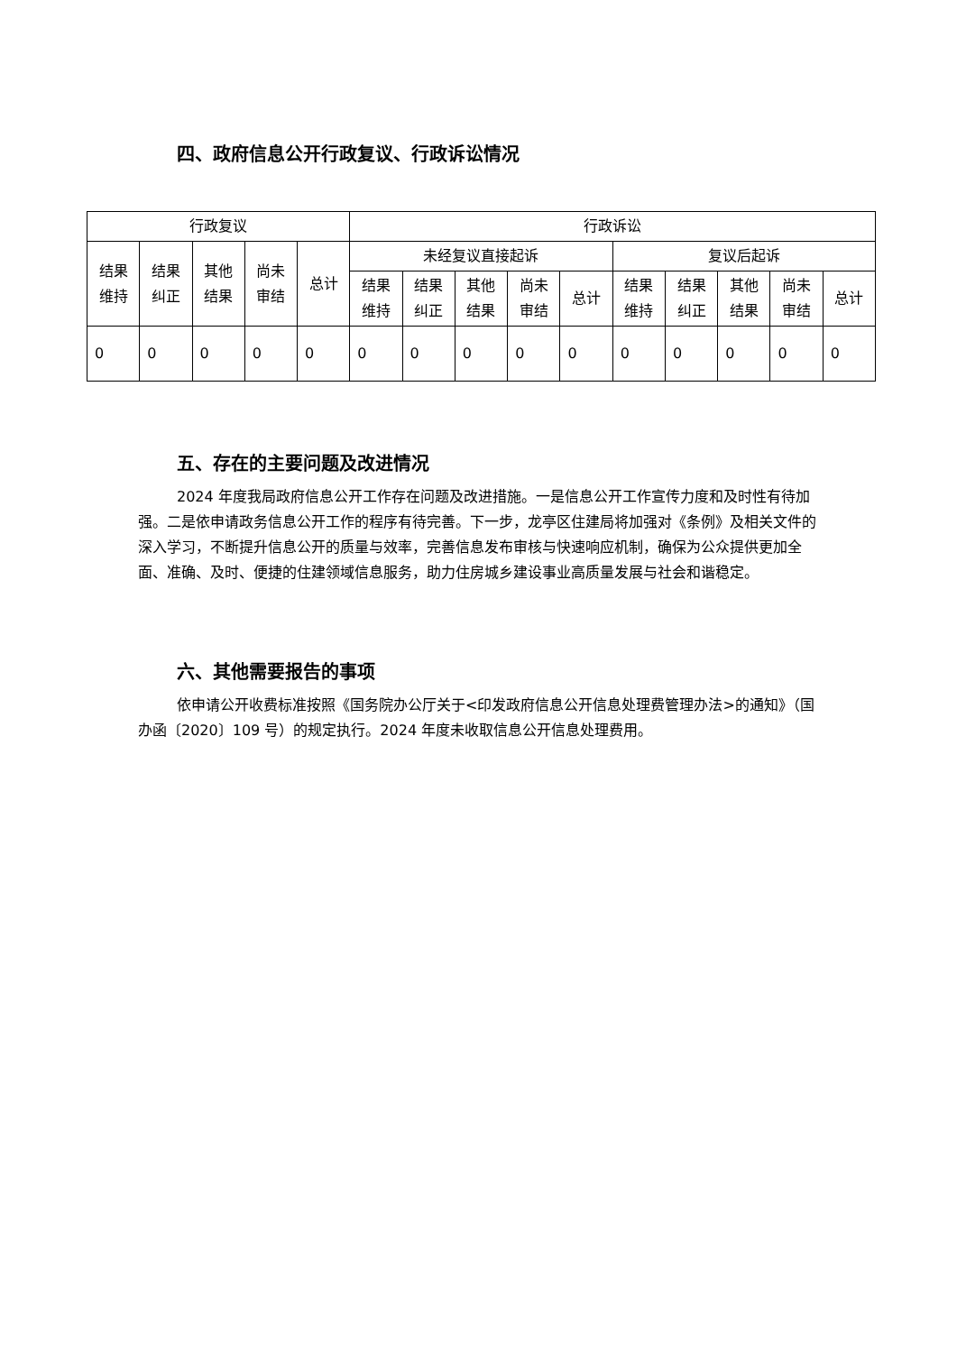四、政府信息公开行政复议、行政诉讼情况
| 行政复议 | | | | | 行政诉讼 | | | | | | | | | |
| 结果 维持 | 结果 纠正 | 其他 结果 | 尚未 审结 | 总计 | 未经复议直接起诉 | | | | | 复议后起诉 | | | | |
| | | | | | 结果 维持 | 结果 纠正 | 其他 结果 | 尚未 审结 | 总计 | 结果 维持 | 结果 纠正 | 其他 结果 | 尚未 审结 | 总计 |
| 0 | 0 | 0 | 0 | 0 | 0 | 0 | 0 | 0 | 0 | 0 | 0 | 0 | 0 | 0 |
五、存在的主要问题及改进情况
2024 年度我局政府信息公开工作存在问题及改进措施。一是信息公开工作宣传力度和及时性有待加强。二是依申请政务信息公开工作的程序有待完善。下一步，龙亭区住建局将加强对《条例》及相关文件的深入学习，不断提升信息公开的质量与效率，完善信息发布审核与快速响应机制，确保为公众提供更加全面、准确、及时、便捷的住建领域信息服务，助力住房城乡建设事业高质量发展与社会和谐稳定。
六、其他需要报告的事项
依申请公开收费标准按照《国务院办公厅关于<印发政府信息公开信息处理费管理办法>的通知》（国办函〔2020〕109 号）的规定执行。2024 年度未收取信息公开信息处理费用。